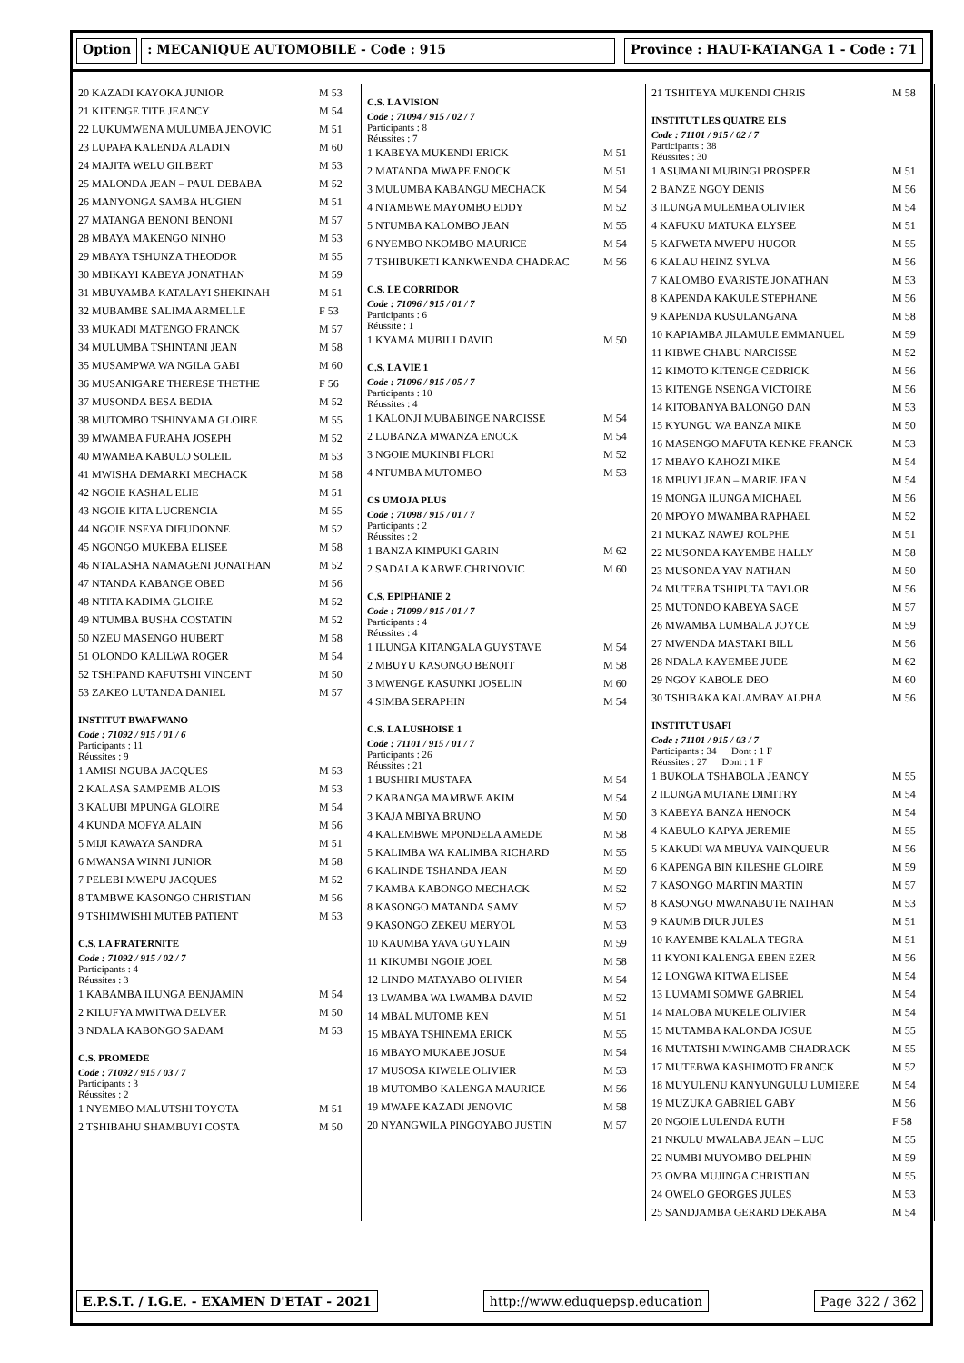Option : MECANIQUE AUTOMOBILE - Code : 915
Province : HAUT-KATANGA 1 - Code : 71
| 20 KAZADI KAYOKA JUNIOR | M 53 |
| 21 KITENGE TITE JEANCY | M 54 |
| 22 LUKUMWENA MULUMBA JENOVIC | M 51 |
| 23 LUPAPA KALENDA ALADIN | M 60 |
| 24 MAJITA WELU GILBERT | M 53 |
| 25 MALONDA JEAN – PAUL DEBABA | M 52 |
| 26 MANYONGA SAMBA HUGIEN | M 51 |
| 27 MATANGA BENONI BENONI | M 57 |
| 28 MBAYA MAKENGO NINHO | M 53 |
| 29 MBAYA TSHUNZA THEODOR | M 55 |
| 30 MBIKAYI KABEYA JONATHAN | M 59 |
| 31 MBUYAMBA KATALAYI SHEKINAH | M 51 |
| 32 MUBAMBE SALIMA ARMELLE | F 53 |
| 33 MUKADI MATENGO FRANCK | M 57 |
| 34 MULUMBA TSHINTANI JEAN | M 58 |
| 35 MUSAMPWA WA NGILA GABI | M 60 |
| 36 MUSANIGARE THERESE THETHE | F 56 |
| 37 MUSONDA BESA BEDIA | M 52 |
| 38 MUTOMBO TSHINYAMA GLOIRE | M 55 |
| 39 MWAMBA FURAHA JOSEPH | M 52 |
| 40 MWAMBA KABULO SOLEIL | M 53 |
| 41 MWISHA DEMARKI MECHACK | M 58 |
| 42 NGOIE KASHAL ELIE | M 51 |
| 43 NGOIE KITA LUCRENCIA | M 55 |
| 44 NGOIE NSEYA DIEUDONNE | M 52 |
| 45 NGONGO MUKEBA ELISEE | M 58 |
| 46 NTALASHA NAMAGENI JONATHAN | M 52 |
| 47 NTANDA KABANGE OBED | M 56 |
| 48 NTITA KADIMA GLOIRE | M 52 |
| 49 NTUMBA BUSHA COSTATIN | M 52 |
| 50 NZEU MASENGO HUBERT | M 58 |
| 51 OLONDO KALILWA ROGER | M 54 |
| 52 TSHIPAND KAFUTSHI VINCENT | M 50 |
| 53 ZAKEO LUTANDA DANIEL | M 57 |
INSTITUT BWAFWANO
Code : 71092 / 915 / 01 / 6
Participants : 11
Réussites : 9
| 1 AMISI NGUBA JACQUES | M 53 |
| 2 KALASA SAMPEMB ALOIS | M 53 |
| 3 KALUBI MPUNGA GLOIRE | M 54 |
| 4 KUNDA MOFYA ALAIN | M 56 |
| 5 MIJI KAWAYA SANDRA | M 51 |
| 6 MWANSA WINNI JUNIOR | M 58 |
| 7 PELEBI MWEPU JACQUES | M 52 |
| 8 TAMBWE KASONGO CHRISTIAN | M 56 |
| 9 TSHIMWISHI MUTEB PATIENT | M 53 |
C.S. LA FRATERNITE
Code : 71092 / 915 / 02 / 7
Participants : 4
Réussites : 3
| 1 KABAMBA ILUNGA BENJAMIN | M 54 |
| 2 KILUFYA MWITWA DELVER | M 50 |
| 3 NDALA KABONGO SADAM | M 53 |
C.S. PROMEDE
Code : 71092 / 915 / 03 / 7
Participants : 3
Réussites : 2
| 1 NYEMBO MALUTSHI TOYOTA | M 51 |
| 2 TSHIBAHU SHAMBUYI COSTA | M 50 |
C.S. LA VISION
Code : 71094 / 915 / 02 / 7
Participants : 8
Réussites : 7
| 1 KABEYA MUKENDI ERICK | M 51 |
| 2 MATANDA MWAPE ENOCK | M 51 |
| 3 MULUMBA KABANGU MECHACK | M 54 |
| 4 NTAMBWE MAYOMBO EDDY | M 52 |
| 5 NTUMBA KALOMBO JEAN | M 55 |
| 6 NYEMBO NKOMBO MAURICE | M 54 |
| 7 TSHIBUKETI KANKWENDA CHADRAC | M 56 |
C.S. LE CORRIDOR
Code : 71096 / 915 / 01 / 7
Participants : 6
Réussite : 1
| 1 KYAMA MUBILI DAVID | M 50 |
C.S. LA VIE 1
Code : 71096 / 915 / 05 / 7
Participants : 10
Réussites : 4
| 1 KALONJI MUBABINGE NARCISSE | M 54 |
| 2 LUBANZA MWANZA ENOCK | M 54 |
| 3 NGOIE MUKINBI FLORI | M 52 |
| 4 NTUMBA MUTOMBO | M 53 |
CS UMOJA PLUS
Code : 71098 / 915 / 01 / 7
Participants : 2
Réussites : 2
| 1 BANZA KIMPUKI GARIN | M 62 |
| 2 SADALA KABWE CHRINOVIC | M 60 |
C.S. EPIPHANIE 2
Code : 71099 / 915 / 01 / 7
Participants : 4
Réussites : 4
| 1 ILUNGA KITANGALA GUYSTAVE | M 54 |
| 2 MBUYU KASONGO BENOIT | M 58 |
| 3 MWENGE KASUNKI JOSELIN | M 60 |
| 4 SIMBA SERAPHIN | M 54 |
C.S. LA LUSHOISE 1
Code : 71101 / 915 / 01 / 7
Participants : 26
Réussites : 21
| 1 BUSHIRI MUSTAFA | M 54 |
| 2 KABANGA MAMBWE AKIM | M 54 |
| 3 KAJA MBIYA BRUNO | M 50 |
| 4 KALEMBWE MPONDELA AMEDE | M 58 |
| 5 KALIMBA WA KALIMBA RICHARD | M 55 |
| 6 KALINDE TSHANDA JEAN | M 59 |
| 7 KAMBA KABONGO MECHACK | M 52 |
| 8 KASONGO MATANDA SAMY | M 52 |
| 9 KASONGO ZEKEU MERYOL | M 53 |
| 10 KAUMBA YAVA GUYLAIN | M 59 |
| 11 KIKUMBI NGOIE JOEL | M 58 |
| 12 LINDO MATAYABO OLIVIER | M 54 |
| 13 LWAMBA WA LWAMBA DAVID | M 52 |
| 14 MBAL MUTOMB KEN | M 51 |
| 15 MBAYA TSHINEMA ERICK | M 55 |
| 16 MBAYO MUKABE JOSUE | M 54 |
| 17 MUSOSA KIWELE OLIVIER | M 53 |
| 18 MUTOMBO KALENGA MAURICE | M 56 |
| 19 MWAPE KAZADI JENOVIC | M 58 |
| 20 NYANGWILA PINGOYABO JUSTIN | M 57 |
| 21 TSHITEYA MUKENDI CHRIS | M 58 |
INSTITUT LES QUATRE ELS
Code : 71101 / 915 / 02 / 7
Participants : 38
Réussites : 30
| 1 ASUMANI MUBINGI PROSPER | M 51 |
| 2 BANZE NGOY DENIS | M 56 |
| 3 ILUNGA MULEMBA OLIVIER | M 54 |
| 4 KAFUKU MATUKA ELYSEE | M 51 |
| 5 KAFWETA MWEPU HUGOR | M 55 |
| 6 KALAU HEINZ SYLVA | M 56 |
| 7 KALOMBO EVARISTE JONATHAN | M 53 |
| 8 KAPENDA KAKULE STEPHANE | M 56 |
| 9 KAPENDA KUSULANGANA | M 58 |
| 10 KAPIAMBA JILAMULE EMMANUEL | M 59 |
| 11 KIBWE CHABU NARCISSE | M 52 |
| 12 KIMOTO KITENGE CEDRICK | M 56 |
| 13 KITENGE NSENGA VICTOIRE | M 56 |
| 14 KITOBANYA BALONGO DAN | M 53 |
| 15 KYUNGU WA BANZA MIKE | M 50 |
| 16 MASENGO MAFUTA KENKE FRANCK | M 53 |
| 17 MBAYO KAHOZI MIKE | M 54 |
| 18 MBUYI JEAN – MARIE JEAN | M 54 |
| 19 MONGA ILUNGA MICHAEL | M 56 |
| 20 MPOYO MWAMBA RAPHAEL | M 52 |
| 21 MUKAZ NAWEJ ROLPHE | M 51 |
| 22 MUSONDA KAYEMBE HALLY | M 58 |
| 23 MUSONDA YAV NATHAN | M 50 |
| 24 MUTEBA TSHIPUTA TAYLOR | M 56 |
| 25 MUTONDO KABEYA SAGE | M 57 |
| 26 MWAMBA LUMBALA JOYCE | M 59 |
| 27 MWENDA MASTAKI BILL | M 56 |
| 28 NDALA KAYEMBE JUDE | M 62 |
| 29 NGOY KABOLE DEO | M 60 |
| 30 TSHIBAKA KALAMBAY ALPHA | M 56 |
INSTITUT USAFI
Code : 71101 / 915 / 03 / 7
Participants : 34 Dont : 1 F
Réussites : 27 Dont : 1 F
| 1 BUKOLA TSHABOLA JEANCY | M 55 |
| 2 ILUNGA MUTANE DIMITRY | M 54 |
| 3 KABEYA BANZA HENOCK | M 54 |
| 4 KABULO KAPYA JEREMIE | M 55 |
| 5 KAKUDI WA MBUYA VAINQUEUR | M 56 |
| 6 KAPENGA BIN KILESHE GLOIRE | M 59 |
| 7 KASONGO MARTIN MARTIN | M 57 |
| 8 KASONGO MWANABUTE NATHAN | M 53 |
| 9 KAUMB DIUR JULES | M 51 |
| 10 KAYEMBE KALALA TEGRA | M 51 |
| 11 KYONI KALENGA EBEN EZER | M 56 |
| 12 LONGWA KITWA ELISEE | M 54 |
| 13 LUMAMI SOMWE GABRIEL | M 54 |
| 14 MALOBA MUKELE OLIVIER | M 54 |
| 15 MUTAMBA KALONDA JOSUE | M 55 |
| 16 MUTATSHI MWINGAMB CHADRACK | M 55 |
| 17 MUTEBWA KASHIMOTO FRANCK | M 52 |
| 18 MUYULENU KANYUNGULU LUMIERE | M 54 |
| 19 MUZUKA GABRIEL GABY | M 56 |
| 20 NGOIE LULENDA RUTH | F 58 |
| 21 NKULU MWALABA JEAN – LUC | M 55 |
| 22 NUMBI MUYOMBO DELPHIN | M 59 |
| 23 OMBA MUJINGA CHRISTIAN | M 55 |
| 24 OWELO GEORGES JULES | M 53 |
| 25 SANDJAMBA GERARD DEKABA | M 54 |
E.P.S.T. / I.G.E. - EXAMEN D'ETAT - 2021
http://www.eduquepsp.education Page 322 / 362